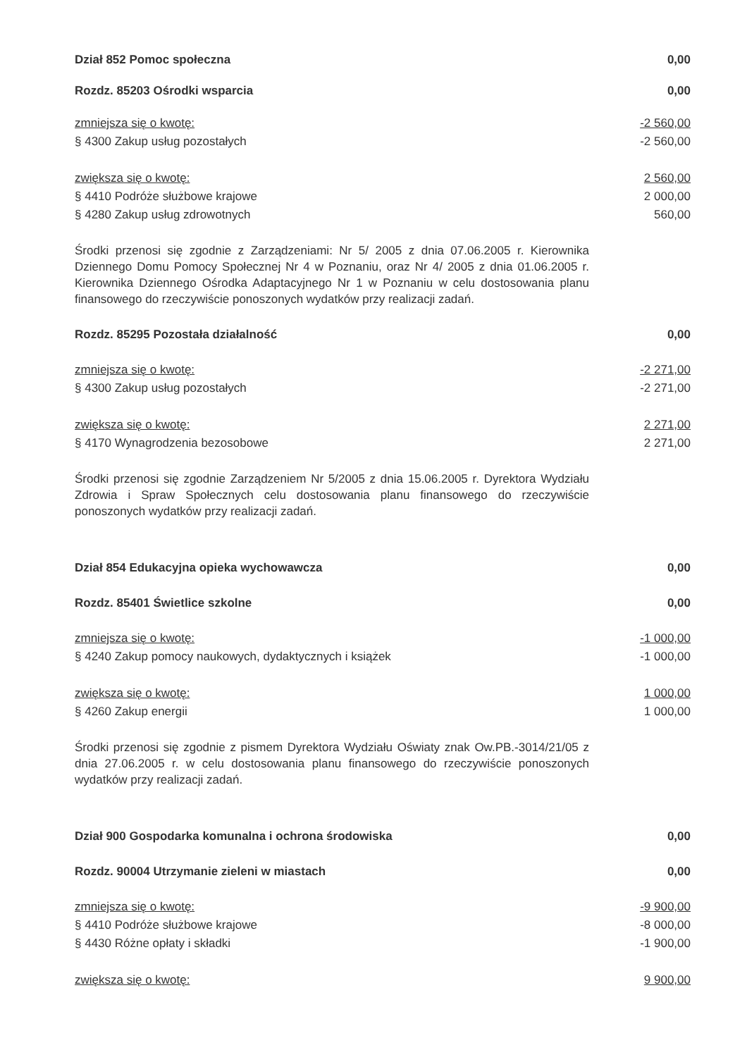Dział 852 Pomoc społeczna 0,00
Rozdz. 85203 Ośrodki wsparcia 0,00
zmniejsza się o kwotę: -2 560,00
§ 4300 Zakup usług pozostałych -2 560,00
zwiększa się o kwotę: 2 560,00
§ 4410 Podróże służbowe krajowe 2 000,00
§ 4280 Zakup usług zdrowotnych 560,00
Środki przenosi się zgodnie z Zarządzeniami: Nr 5/ 2005 z dnia 07.06.2005 r. Kierownika Dziennego Domu Pomocy Społecznej Nr 4 w Poznaniu, oraz Nr 4/ 2005 z dnia 01.06.2005 r. Kierownika Dziennego Ośrodka Adaptacyjnego Nr 1 w Poznaniu w celu dostosowania planu finansowego do rzeczywiście ponoszonych wydatków przy realizacji zadań.
Rozdz. 85295 Pozostała działalność 0,00
zmniejsza się o kwotę: -2 271,00
§ 4300 Zakup usług pozostałych -2 271,00
zwiększa się o kwotę: 2 271,00
§ 4170 Wynagrodzenia bezosobowe 2 271,00
Środki przenosi się zgodnie Zarządzeniem Nr 5/2005 z dnia 15.06.2005 r. Dyrektora Wydziału Zdrowia i Spraw Społecznych celu dostosowania planu finansowego do rzeczywiście ponoszonych wydatków przy realizacji zadań.
Dział 854 Edukacyjna opieka wychowawcza 0,00
Rozdz. 85401 Świetlice szkolne 0,00
zmniejsza się o kwotę: -1 000,00
§ 4240 Zakup pomocy naukowych, dydaktycznych i książek -1 000,00
zwiększa się o kwotę: 1 000,00
§ 4260 Zakup energii 1 000,00
Środki przenosi się zgodnie z pismem Dyrektora Wydziału Oświaty znak Ow.PB.-3014/21/05 z dnia 27.06.2005 r. w celu dostosowania planu finansowego do rzeczywiście ponoszonych wydatków przy realizacji zadań.
Dział 900 Gospodarka komunalna i ochrona środowiska 0,00
Rozdz. 90004 Utrzymanie zieleni w miastach 0,00
zmniejsza się o kwotę: -9 900,00
§ 4410 Podróże służbowe krajowe -8 000,00
§ 4430 Różne opłaty i składki -1 900,00
zwiększa się o kwotę: 9 900,00